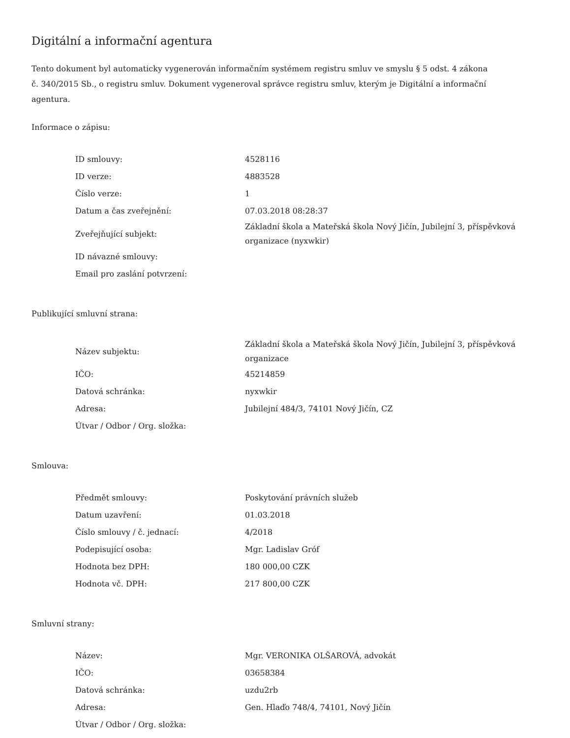Digitální a informační agentura
Tento dokument byl automaticky vygenerován informačním systémem registru smluv ve smyslu § 5 odst. 4 zákona
č. 340/2015 Sb., o registru smluv. Dokument vygeneroval správce registru smluv, kterým je Digitální a informační agentura.
Informace o zápisu:
| ID smlouvy: | 4528116 |
| ID verze: | 4883528 |
| Číslo verze: | 1 |
| Datum a čas zveřejnění: | 07.03.2018 08:28:37 |
| Zveřejňující subjekt: | Základní škola a Mateřská škola Nový Jičín, Jubilejní 3, příspěvková organizace (nyxwkir) |
| ID návazné smlouvy: | |
| Email pro zaslání potvrzení: | |
Publikující smluvní strana:
| Název subjektu: | Základní škola a Mateřská škola Nový Jičín, Jubilejní 3, příspěvková organizace |
| IČO: | 45214859 |
| Datová schránka: | nyxwkir |
| Adresa: | Jubilejní 484/3, 74101 Nový Jičín, CZ |
| Útvar / Odbor / Org. složka: | |
Smlouva:
| Předmět smlouvy: | Poskytování právních služeb |
| Datum uzavření: | 01.03.2018 |
| Číslo smlouvy / č. jednací: | 4/2018 |
| Podepisující osoba: | Mgr. Ladislav Gróf |
| Hodnota bez DPH: | 180 000,00 CZK |
| Hodnota vč. DPH: | 217 800,00 CZK |
Smluvní strany:
| Název: | Mgr. VERONIKA OLŠAROVÁ, advokát |
| IČO: | 03658384 |
| Datová schránka: | uzdu2rb |
| Adresa: | Gen. Hlaďo 748/4, 74101, Nový Jičín |
| Útvar / Odbor / Org. složka: | |